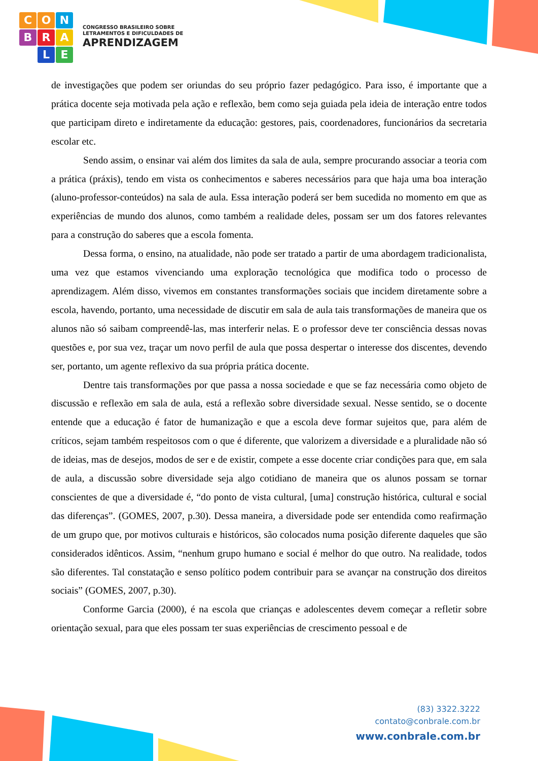C
O
N
B
R
A
L
E
CONGRESSO BRASILEIRO SOBRE
LETRAMENTOS E DIFICULDADES DE
APRENDIZAGEM
de investigações que podem ser oriundas do seu próprio fazer pedagógico. Para isso, é importante que a prática docente seja motivada pela ação e reflexão, bem como seja guiada pela ideia de interação entre todos que participam direto e indiretamente da educação: gestores, pais, coordenadores, funcionários da secretaria escolar etc.
Sendo assim, o ensinar vai além dos limites da sala de aula, sempre procurando associar a teoria com a prática (práxis), tendo em vista os conhecimentos e saberes necessários para que haja uma boa interação (aluno-professor-conteúdos) na sala de aula. Essa interação poderá ser bem sucedida no momento em que as experiências de mundo dos alunos, como também a realidade deles, possam ser um dos fatores relevantes para a construção do saberes que a escola fomenta.
Dessa forma, o ensino, na atualidade, não pode ser tratado a partir de uma abordagem tradicionalista, uma vez que estamos vivenciando uma exploração tecnológica que modifica todo o processo de aprendizagem. Além disso, vivemos em constantes transformações sociais que incidem diretamente sobre a escola, havendo, portanto, uma necessidade de discutir em sala de aula tais transformações de maneira que os alunos não só saibam compreendê-las, mas interferir nelas. E o professor deve ter consciência dessas novas questões e, por sua vez, traçar um novo perfil de aula que possa despertar o interesse dos discentes, devendo ser, portanto, um agente reflexivo da sua própria prática docente.
Dentre tais transformações por que passa a nossa sociedade e que se faz necessária como objeto de discussão e reflexão em sala de aula, está a reflexão sobre diversidade sexual. Nesse sentido, se o docente entende que a educação é fator de humanização e que a escola deve formar sujeitos que, para além de críticos, sejam também respeitosos com o que é diferente, que valorizem a diversidade e a pluralidade não só de ideias, mas de desejos, modos de ser e de existir, compete a esse docente criar condições para que, em sala de aula, a discussão sobre diversidade seja algo cotidiano de maneira que os alunos possam se tornar conscientes de que a diversidade é, “do ponto de vista cultural, [uma] construção histórica, cultural e social das diferenças”. (GOMES, 2007, p.30). Dessa maneira, a diversidade pode ser entendida como reafirmação de um grupo que, por motivos culturais e históricos, são colocados numa posição diferente daqueles que são considerados idênticos. Assim, “nenhum grupo humano e social é melhor do que outro. Na realidade, todos são diferentes. Tal constatação e senso político podem contribuir para se avançar na construção dos direitos sociais” (GOMES, 2007, p.30).
Conforme Garcia (2000), é na escola que crianças e adolescentes devem começar a refletir sobre orientação sexual, para que eles possam ter suas experiências de crescimento pessoal e de
(83) 3322.3222
contato@conbrale.com.br
www.conbrale.com.br